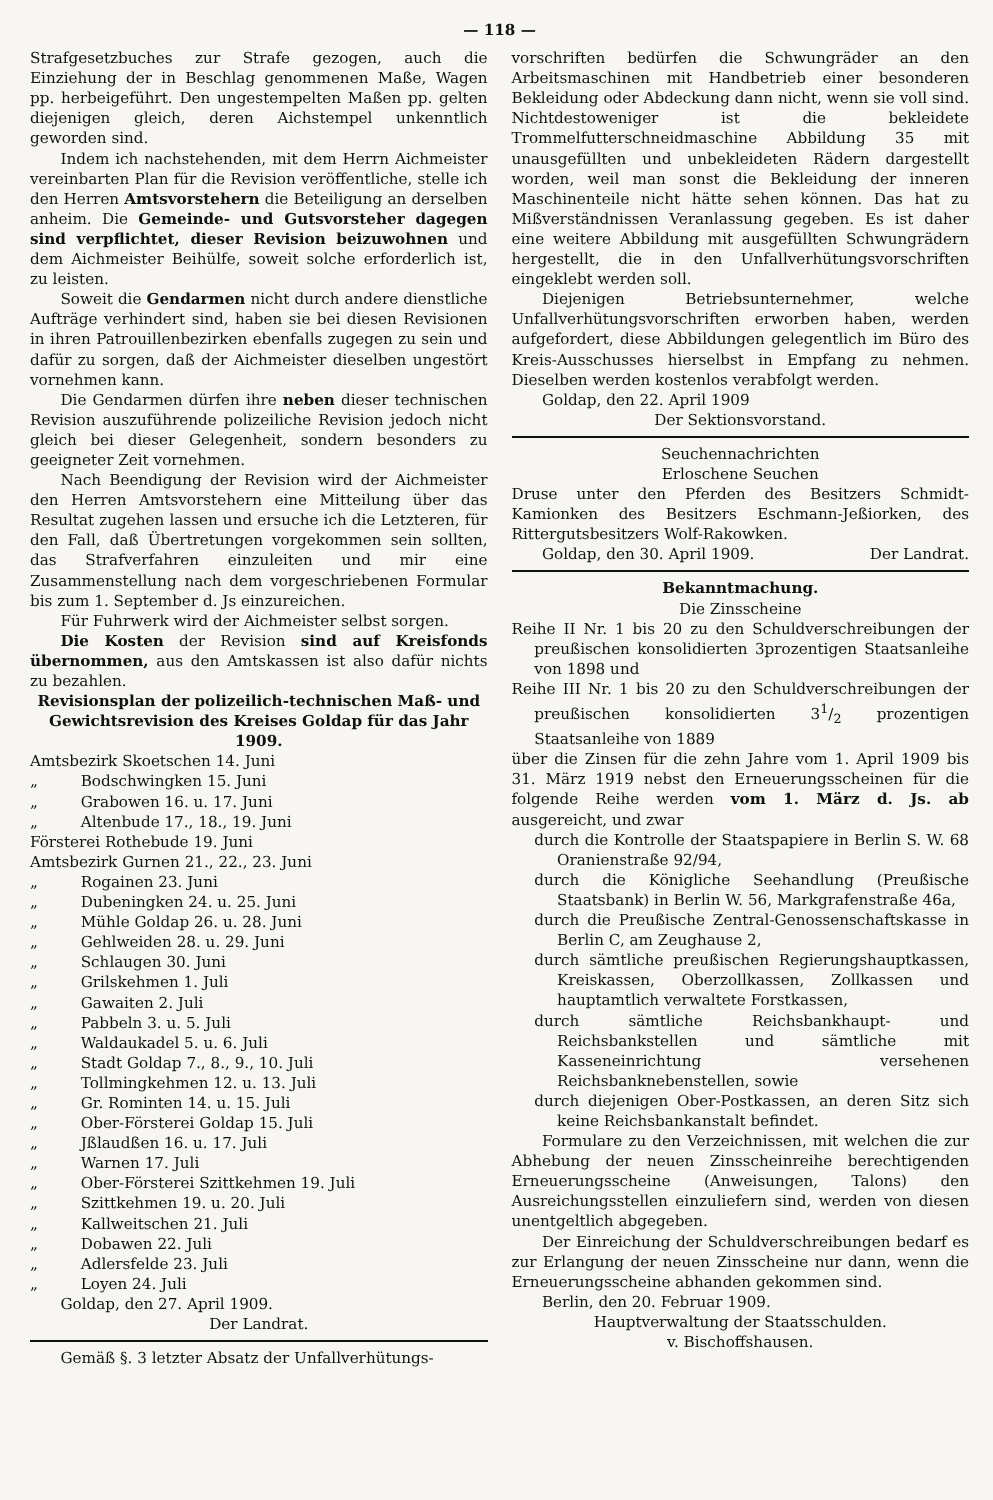— 118 —
Strafgesetzbuches zur Strafe gezogen, auch die Einziehung der in Beschlag genommenen Maße, Wagen pp. herbeigeführt. Den ungestempelten Maßen pp. gelten diejenigen gleich, deren Aichstempel unkenntlich geworden sind.
Indem ich nachstehenden, mit dem Herrn Aichmeister vereinbarten Plan für die Revision veröffentliche, stelle ich den Herren Amtsvorstehern die Beteiligung an derselben anheim. Die Gemeinde- und Gutsvorsteher dagegen sind verpflichtet, dieser Revision beizuwohnen und dem Aichmeister Beihülfe, soweit solche erforderlich ist, zu leisten.
Soweit die Gendarmen nicht durch andere dienstliche Aufträge verhindert sind, haben sie bei diesen Revisionen in ihren Patrouillenbezirken ebenfalls zugegen zu sein und dafür zu sorgen, daß der Aichmeister dieselben ungestört vornehmen kann.
Die Gendarmen dürfen ihre neben dieser technischen Revision auszuführende polizeiliche Revision jedoch nicht gleich bei dieser Gelegenheit, sondern besonders zu geeigneter Zeit vornehmen.
Nach Beendigung der Revision wird der Aichmeister den Herren Amtsvorstehern eine Mitteilung über das Resultat zugehen lassen und ersuche ich die Letzteren, für den Fall, daß Übertretungen vorgekommen sein sollten, das Strafverfahren einzuleiten und mir eine Zusammenstellung nach dem vorgeschriebenen Formular bis zum 1. September d. Js einzureichen.
Für Fuhrwerk wird der Aichmeister selbst sorgen.
Die Kosten der Revision sind auf Kreisfonds übernommen, aus den Amtskassen ist also dafür nichts zu bezahlen.
Revisionsplan der polizeilich-technischen Maß- und Gewichtsrevision des Kreises Goldap für das Jahr 1909.
Amtsbezirk Skoetschen 14. Juni
„ Bodschwingken 15. Juni
„ Grabowen 16. u. 17. Juni
„ Altenbude 17., 18., 19. Juni
Försterei Rothebude 19. Juni
Amtsbezirk Gurnen 21., 22., 23. Juni
„ Rogainen 23. Juni
„ Dubeningken 24. u. 25. Juni
„ Mühle Goldap 26. u. 28. Juni
„ Gehlweiden 28. u. 29. Juni
„ Schlaugen 30. Juni
„ Grilskehmen 1. Juli
„ Gawaiten 2. Juli
„ Pabbeln 3. u. 5. Juli
„ Waldaukadel 5. u. 6. Juli
„ Stadt Goldap 7., 8., 9., 10. Juli
„ Tollmingkehmen 12. u. 13. Juli
„ Gr. Rominten 14. u. 15. Juli
„ Ober-Försterei Goldap 15. Juli
„ Jßlaudßen 16. u. 17. Juli
„ Warnen 17. Juli
„ Ober-Försterei Szittkehmen 19. Juli
„ Szittkehmen 19. u. 20. Juli
„ Kallweitschen 21. Juli
„ Dobawen 22. Juli
„ Adlersfelde 23. Juli
„ Loyen 24. Juli
Goldap, den 27. April 1909.
Der Landrat.
Gemäß §. 3 letzter Absatz der Unfallverhütungs-
vorschriften bedürfen die Schwungräder an den Arbeitsmaschinen mit Handbetrieb einer besonderen Bekleidung oder Abdeckung dann nicht, wenn sie voll sind. Nichtdestoweniger ist die bekleidete Trommelfutterschneidmaschine Abbildung 35 mit unausgefüllten und unbekleideten Rädern dargestellt worden, weil man sonst die Bekleidung der inneren Maschinenteile nicht hätte sehen können. Das hat zu Mißverständnissen Veranlassung gegeben. Es ist daher eine weitere Abbildung mit ausgefüllten Schwungrädern hergestellt, die in den Unfallverhütungsvorschriften eingeklebt werden soll.
Diejenigen Betriebsunternehmer, welche Unfallverhütungsvorschriften erworben haben, werden aufgefordert, diese Abbildungen gelegentlich im Büro des Kreis-Ausschusses hierselbst in Empfang zu nehmen. Dieselben werden kostenlos verabfolgt werden.
Goldap, den 22. April 1909
Der Sektionsvorstand.
Seuchennachrichten
Erloschene Seuchen
Druse unter den Pferden des Besitzers Schmidt-Kamionken des Besitzers Eschmann-Jeßiorken, des Rittergutsbesitzers Wolf-Rakowken.
Goldap, den 30. April 1909. Der Landrat.
Bekanntmachung.
Die Zinsscheine
Reihe II Nr. 1 bis 20 zu den Schuldverschreibungen der preußischen konsolidierten 3prozentigen Staatsanleihe von 1898 und
Reihe III Nr. 1 bis 20 zu den Schuldverschreibungen der preußischen konsolidierten 31/2 prozentigen Staatsanleihe von 1889
über die Zinsen für die zehn Jahre vom 1. April 1909 bis 31. März 1919 nebst den Erneuerungsscheinen für die folgende Reihe werden vom 1. März d. Js. ab ausgereicht, und zwar
durch die Kontrolle der Staatspapiere in Berlin S. W. 68 Oranienstraße 92/94,
durch die Königliche Seehandlung (Preußische Staatsbank) in Berlin W. 56, Markgrafenstraße 46a,
durch die Preußische Zentral-Genossenschaftskasse in Berlin C, am Zeughause 2,
durch sämtliche preußischen Regierungshauptkassen, Kreiskassen, Oberzollkassen, Zollkassen und hauptamtlich verwaltete Forstkassen,
durch sämtliche Reichsbankhaupt- und Reichsbankstellen und sämtliche mit Kasseneinrichtung versehenen Reichsbanknebenstellen, sowie
durch diejenigen Ober-Postkassen, an deren Sitz sich keine Reichsbankanstalt befindet.
Formulare zu den Verzeichnissen, mit welchen die zur Abhebung der neuen Zinsscheinreihe berechtigenden Erneuerungsscheine (Anweisungen, Talons) den Ausreichungsstellen einzuliefern sind, werden von diesen unentgeltlich abgegeben.
Der Einreichung der Schuldverschreibungen bedarf es zur Erlangung der neuen Zinsscheine nur dann, wenn die Erneuerungsscheine abhanden gekommen sind.
Berlin, den 20. Februar 1909.
Hauptverwaltung der Staatsschulden.
v. Bischoffshausen.